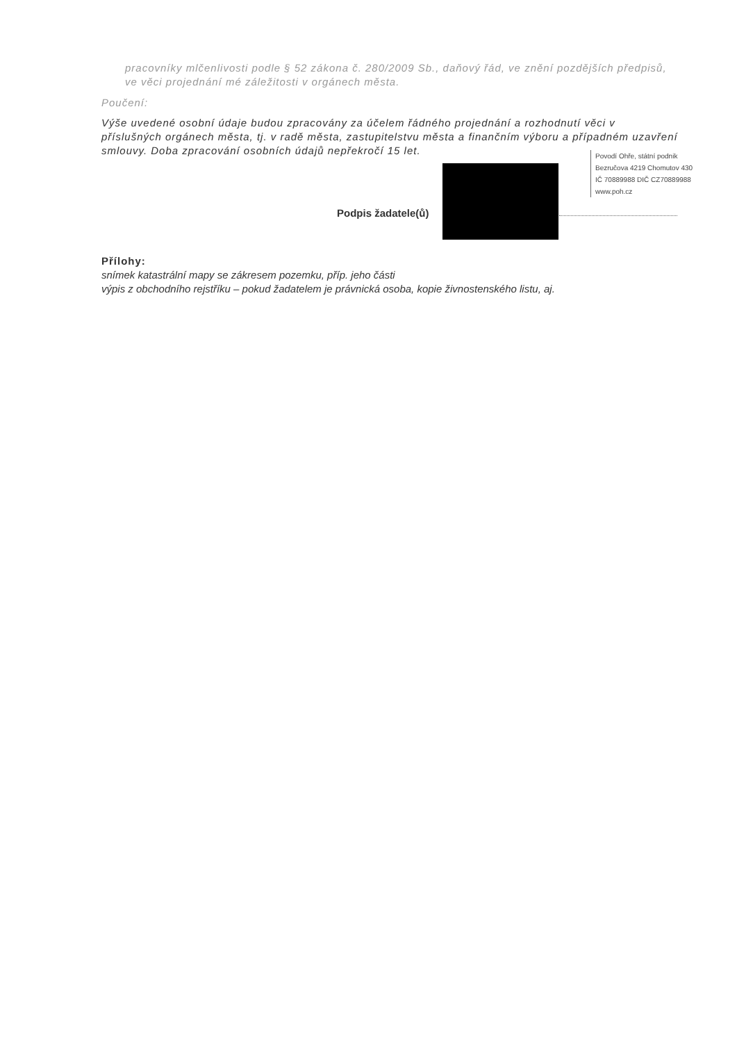pracovníky mlčenlivosti podle § 52 zákona č. 280/2009 Sb., daňový řád, ve znění pozdějších předpisů, ve věci projednání mé záležitosti v orgánech města.
Poučení:
Výše uvedené osobní údaje budou zpracovány za účelem řádného projednání a rozhodnutí věci v příslušných orgánech města, tj. v radě města, zastupitelstvu města a finančním výboru a případném uzavření smlouvy. Doba zpracování osobních údajů nepřekročí 15 let.
Povodí Ohře, státní podnik
Bezručova 4219 Chomutov 430
IČ 70889988 DIČ CZ70889988
www.poh.cz
Podpis žadatele(ů)
Přílohy:
snímek katastrální mapy se zákresem pozemku, příp. jeho části
výpis z obchodního rejstříku – pokud žadatelem je právnická osoba, kopie živnostenského listu, aj.